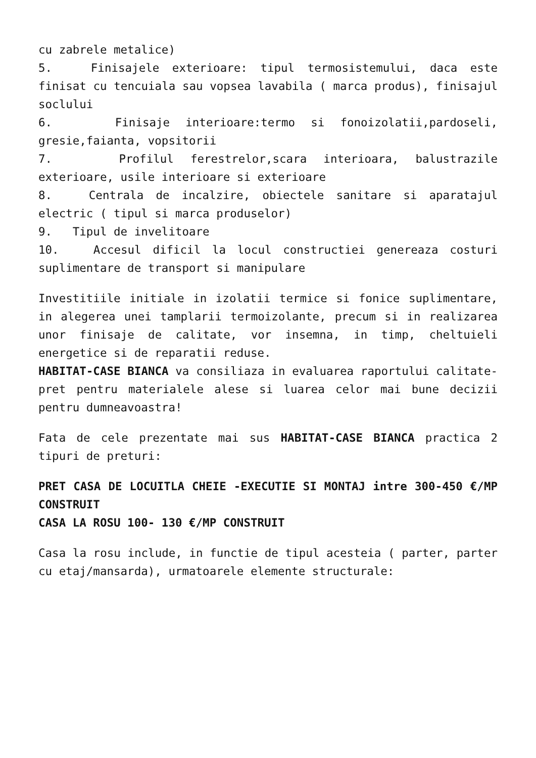cu zabrele metalice)
5. Finisajele exterioare: tipul termosistemului, daca este finisat cu tencuiala sau vopsea lavabila ( marca produs), finisajul soclului
6. Finisaje interioare:termo si fonoizolatii,pardoseli, gresie,faianta, vopsitorii
7. Profilul ferestrelor,scara interioara, balustrazile exterioare, usile interioare si exterioare
8. Centrala de incalzire, obiectele sanitare si aparatajul electric ( tipul si marca produselor)
9. Tipul de invelitoare
10. Accesul dificil la locul constructiei genereaza costuri suplimentare de transport si manipulare
Investitiile initiale in izolatii termice si fonice suplimentare, in alegerea unei tamplarii termoizolante, precum si in realizarea unor finisaje de calitate, vor insemna, in timp, cheltuieli energetice si de reparatii reduse.
HABITAT-CASE BIANCA va consiliaza in evaluarea raportului calitate-pret pentru materialele alese si luarea celor mai bune decizii pentru dumneavoastra!
Fata de cele prezentate mai sus HABITAT-CASE BIANCA practica 2 tipuri de preturi:
PRET CASA DE LOCUITLA CHEIE -EXECUTIE SI MONTAJ intre 300-450 €/MP CONSTRUIT
CASA LA ROSU 100- 130 €/MP CONSTRUIT
Casa la rosu include, in functie de tipul acesteia ( parter, parter cu etaj/mansarda), urmatoarele elemente structurale: